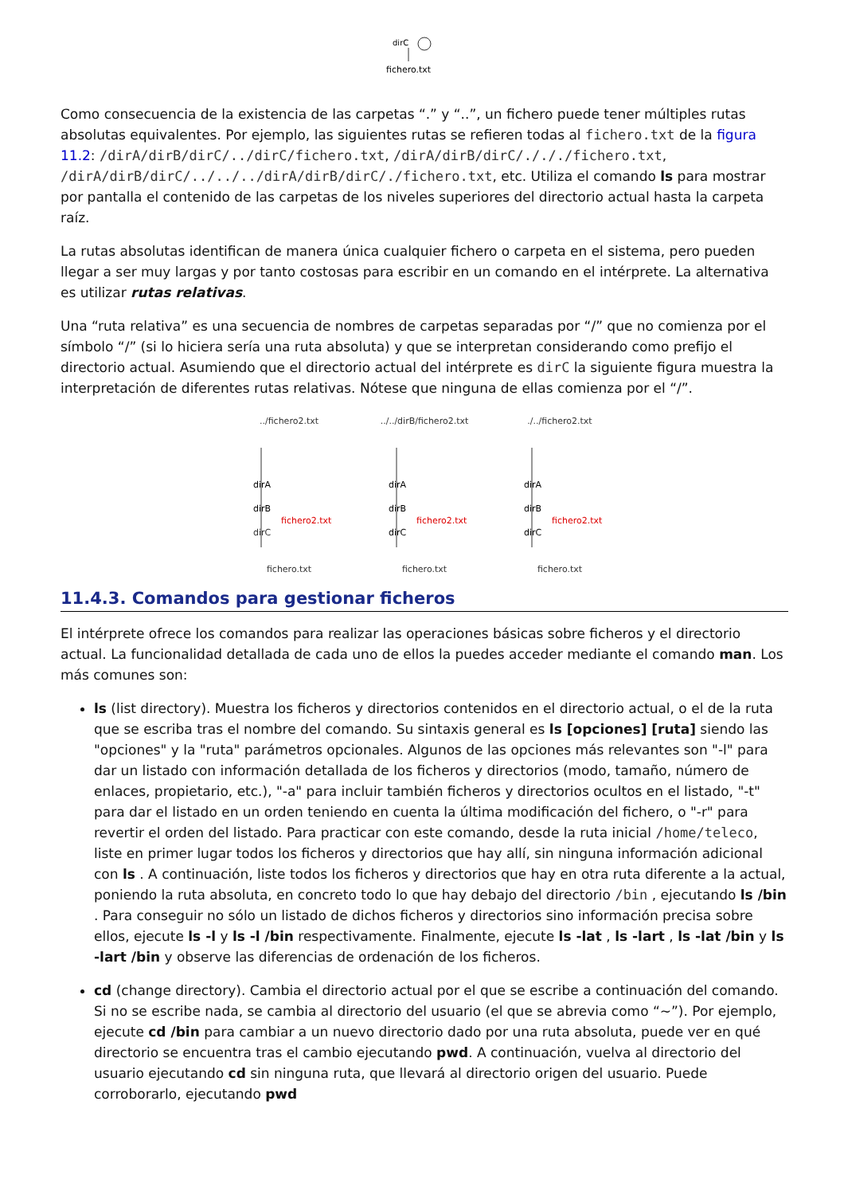dirC
fichero.txt
Como consecuencia de la existencia de las carpetas “.” y “..”, un fichero puede tener múltiples rutas absolutas equivalentes. Por ejemplo, las siguientes rutas se refieren todas al fichero.txt de la figura 11.2: /dirA/dirB/dirC/../dirC/fichero.txt, /dirA/dirB/dirC/./././fichero.txt, /dirA/dirB/dirC/../../../dirA/dirB/dirC/./fichero.txt, etc. Utiliza el comando ls para mostrar por pantalla el contenido de las carpetas de los niveles superiores del directorio actual hasta la carpeta raíz.
La rutas absolutas identifican de manera única cualquier fichero o carpeta en el sistema, pero pueden llegar a ser muy largas y por tanto costosas para escribir en un comando en el intérprete. La alternativa es utilizar rutas relativas.
Una “ruta relativa” es una secuencia de nombres de carpetas separadas por “/” que no comienza por el símbolo “/” (si lo hiciera sería una ruta absoluta) y que se interpretan considerando como prefijo el directorio actual. Asumiendo que el directorio actual del intérprete es dirC la siguiente figura muestra la interpretación de diferentes rutas relativas. Nótese que ninguna de ellas comienza por el “/”.
../fichero2.txt
dirA
dirB
dirC
fichero2.txt
fichero.txt
../../dirB/fichero2.txt
dirA
dirB
dirC
fichero2.txt
fichero.txt
./../fichero2.txt
dirA
dirB
dirC
fichero2.txt
fichero.txt
11.4.3. Comandos para gestionar ficheros
El intérprete ofrece los comandos para realizar las operaciones básicas sobre ficheros y el directorio actual. La funcionalidad detallada de cada uno de ellos la puedes acceder mediante el comando man. Los más comunes son:
ls (list directory). Muestra los ficheros y directorios contenidos en el directorio actual, o el de la ruta que se escriba tras el nombre del comando. Su sintaxis general es ls [opciones] [ruta] siendo las "opciones" y la "ruta" parámetros opcionales. Algunos de las opciones más relevantes son "-l" para dar un listado con información detallada de los ficheros y directorios (modo, tamaño, número de enlaces, propietario, etc.), "-a" para incluir también ficheros y directorios ocultos en el listado, "-t" para dar el listado en un orden teniendo en cuenta la última modificación del fichero, o "-r" para revertir el orden del listado. Para practicar con este comando, desde la ruta inicial /home/teleco, liste en primer lugar todos los ficheros y directorios que hay allí, sin ninguna información adicional con ls . A continuación, liste todos los ficheros y directorios que hay en otra ruta diferente a la actual, poniendo la ruta absoluta, en concreto todo lo que hay debajo del directorio /bin , ejecutando ls /bin . Para conseguir no sólo un listado de dichos ficheros y directorios sino información precisa sobre ellos, ejecute ls -l y ls -l /bin respectivamente. Finalmente, ejecute ls -lat , ls -lart , ls -lat /bin y ls -lart /bin y observe las diferencias de ordenación de los ficheros.
cd (change directory). Cambia el directorio actual por el que se escribe a continuación del comando. Si no se escribe nada, se cambia al directorio del usuario (el que se abrevia como “~”). Por ejemplo, ejecute cd /bin para cambiar a un nuevo directorio dado por una ruta absoluta, puede ver en qué directorio se encuentra tras el cambio ejecutando pwd. A continuación, vuelva al directorio del usuario ejecutando cd sin ninguna ruta, que llevará al directorio origen del usuario. Puede corroborarlo, ejecutando pwd